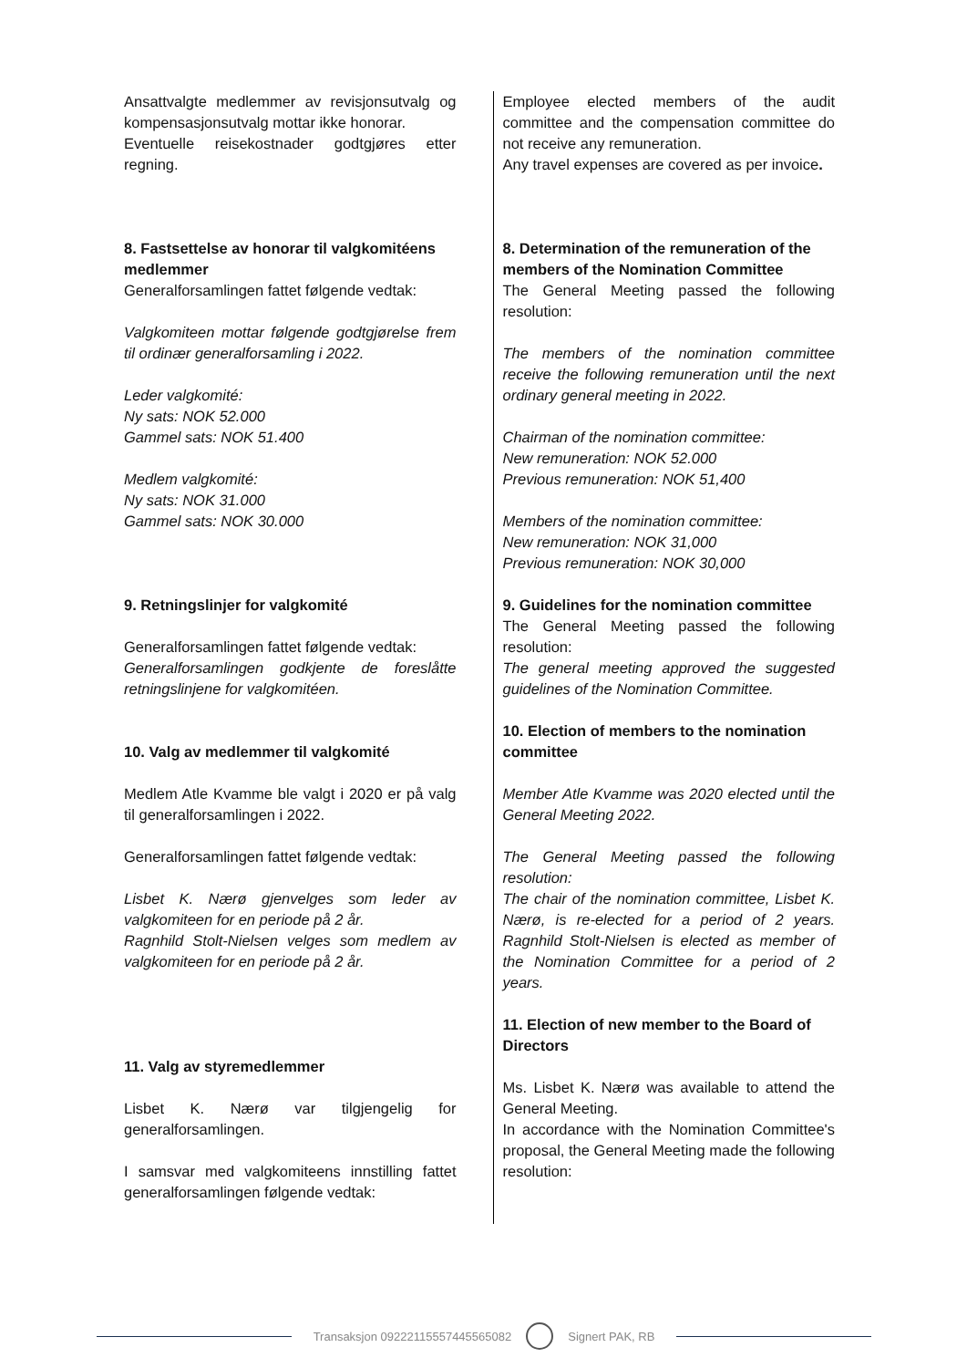Ansattvalgte medlemmer av revisjonsutvalg og kompensasjonsutvalg mottar ikke honorar.
Eventuelle reisekostnader godtgjøres etter regning.
8. Fastsettelse av honorar til valgkomitéens medlemmer
Generalforsamlingen fattet følgende vedtak:
Valgkomiteen mottar følgende godtgjørelse frem til ordinær generalforsamling i 2022.
Leder valgkomité:
Ny sats: NOK 52.000
Gammel sats: NOK 51.400
Medlem valgkomité:
Ny sats: NOK 31.000
Gammel sats: NOK 30.000
9. Retningslinjer for valgkomité
Generalforsamlingen fattet følgende vedtak:
Generalforsamlingen godkjente de foreslåtte retningslinjene for valgkomitéen.
10. Valg av medlemmer til valgkomité
Medlem Atle Kvamme ble valgt i 2020 er på valg til generalforsamlingen i 2022.
Generalforsamlingen fattet følgende vedtak:
Lisbet K. Nærø gjenvelges som leder av valgkomiteen for en periode på 2 år.
Ragnhild Stolt-Nielsen velges som medlem av valgkomiteen for en periode på 2 år.
11. Valg av styremedlemmer
Lisbet K. Nærø var tilgjengelig for generalforsamlingen.
I samsvar med valgkomiteens innstilling fattet generalforsamlingen følgende vedtak:
Employee elected members of the audit committee and the compensation committee do not receive any remuneration.
Any travel expenses are covered as per invoice.
8. Determination of the remuneration of the members of the Nomination Committee
The General Meeting passed the following resolution:
The members of the nomination committee receive the following remuneration until the next ordinary general meeting in 2022.
Chairman of the nomination committee:
New remuneration: NOK 52.000
Previous remuneration: NOK 51,400
Members of the nomination committee:
New remuneration: NOK 31,000
Previous remuneration: NOK 30,000
9. Guidelines for the nomination committee
The General Meeting passed the following resolution:
The general meeting approved the suggested guidelines of the Nomination Committee.
10. Election of members to the nomination committee
Member Atle Kvamme was 2020 elected until the General Meeting 2022.
The General Meeting passed the following resolution:
The chair of the nomination committee, Lisbet K. Nærø, is re-elected for a period of 2 years. Ragnhild Stolt-Nielsen is elected as member of the Nomination Committee for a period of 2 years.
11. Election of new member to the Board of Directors
Ms. Lisbet K. Nærø was available to attend the General Meeting.
In accordance with the Nomination Committee's proposal, the General Meeting made the following resolution:
Transaksjon 09222115557445565082
Signert PAK, RB